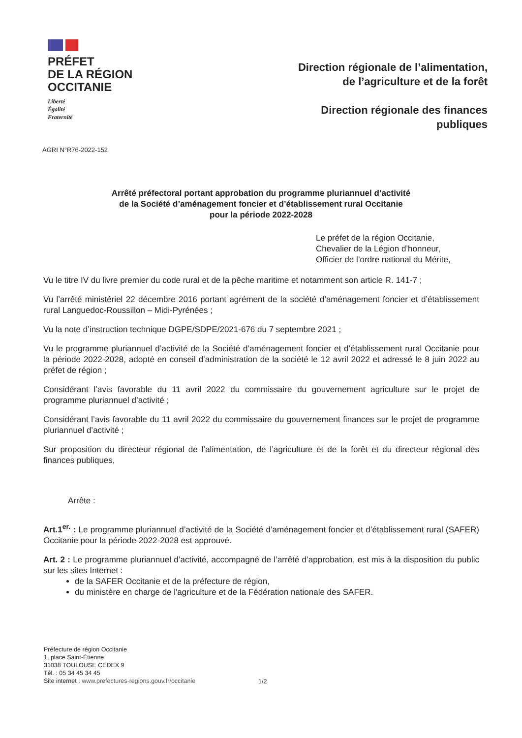PRÉFET
DE LA RÉGION
OCCITANIE
Liberté
Égalité
Fraternité
Direction régionale de l’alimentation,
de l’agriculture et de la forêt
Direction régionale des finances
publiques
AGRI N°R76-2022-152
Arrêté préfectoral portant approbation du programme pluriannuel d’activité
de la Société d’aménagement foncier et d’établissement rural Occitanie
pour la période 2022-2028
Le préfet de la région Occitanie,
Chevalier de la Légion d’honneur,
Officier de l’ordre national du Mérite,
Vu le titre IV du livre premier du code rural et de la pêche maritime et notamment son article R. 141-7 ;
Vu l’arrêté ministériel 22 décembre 2016 portant agrément de la société d’aménagement foncier et d’établissement rural Languedoc-Roussillon – Midi-Pyrénées ;
Vu la note d’instruction technique DGPE/SDPE/2021-676 du 7 septembre 2021 ;
Vu le programme pluriannuel d’activité de la Société d’aménagement foncier et d’établissement rural Occitanie pour la période 2022-2028, adopté en conseil d’administration de la société le 12 avril 2022 et adressé le 8 juin 2022 au préfet de région ;
Considérant l’avis favorable du 11 avril 2022 du commissaire du gouvernement agriculture sur le projet de programme pluriannuel d’activité ;
Considérant l’avis favorable du 11 avril 2022 du commissaire du gouvernement finances sur le projet de programme pluriannuel d’activité ;
Sur proposition du directeur régional de l’alimentation, de l’agriculture et de la forêt et du directeur régional des finances publiques,
Arrête :
Art.1<sup>er.</sup> : Le programme pluriannuel d’activité de la Société d’aménagement foncier et d’établissement rural (SAFER) Occitanie pour la période 2022-2028 est approuvé.
Art. 2 : Le programme pluriannuel d’activité, accompagné de l’arrêté d’approbation, est mis à la disposition du public sur les sites Internet :
de la SAFER Occitanie et de la préfecture de région,
du ministère en charge de l'agriculture et de la Fédération nationale des SAFER.
Préfecture de région Occitanie
1, place Saint-Étienne
31038 TOULOUSE CEDEX 9
Tél. : 05 34 45 34 45
Site internet : www.prefectures-regions.gouv.fr/occitanie
1/2